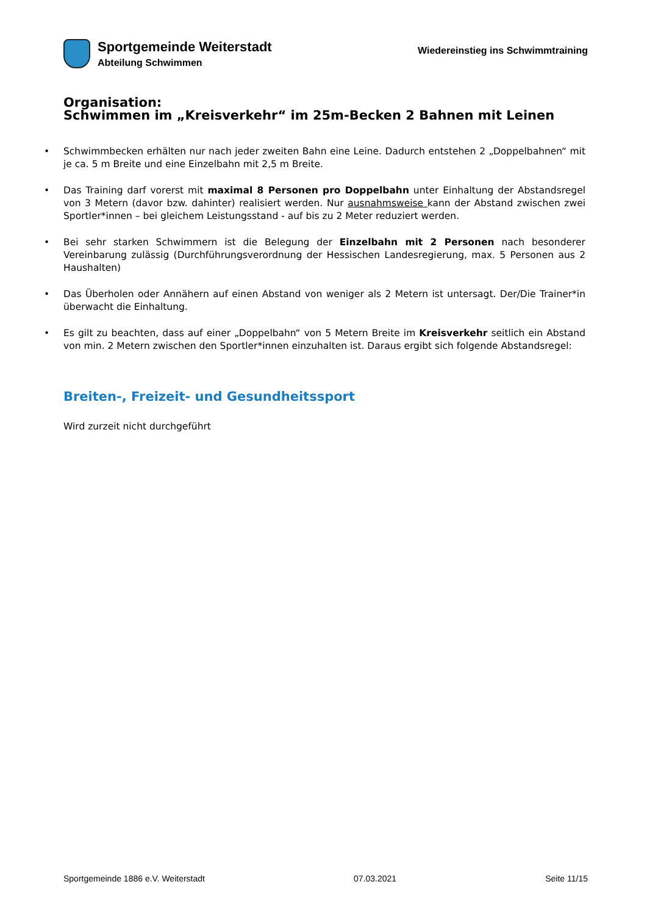Sportgemeinde Weiterstadt
Abteilung Schwimmen
Wiedereinstieg ins Schwimmtraining
Organisation:
Schwimmen im „Kreisverkehr“ im 25m-Becken 2 Bahnen mit Leinen
Schwimmbecken erhälten nur nach jeder zweiten Bahn eine Leine. Dadurch entstehen 2 „Doppelbahnen“ mit je ca. 5 m Breite und eine Einzelbahn mit 2,5 m Breite.
Das Training darf vorerst mit maximal 8 Personen pro Doppelbahn unter Einhaltung der Abstandsregel von 3 Metern (davor bzw. dahinter) realisiert werden. Nur ausnahmsweise kann der Abstand zwischen zwei Sportler*innen – bei gleichem Leistungsstand - auf bis zu 2 Meter reduziert werden.
Bei sehr starken Schwimmern ist die Belegung der Einzelbahn mit 2 Personen nach besonderer Vereinbarung zulässig (Durchführungsverordnung der Hessischen Landesregierung, max. 5 Personen aus 2 Haushalten)
Das Überholen oder Annähern auf einen Abstand von weniger als 2 Metern ist untersagt. Der/Die Trainer*in überwacht die Einhaltung.
Es gilt zu beachten, dass auf einer „Doppelbahn“ von 5 Metern Breite im Kreisverkehr seitlich ein Abstand von min. 2 Metern zwischen den Sportler*innen einzuhalten ist. Daraus ergibt sich folgende Abstandsregel:
Breiten-, Freizeit- und Gesundheitssport
Wird zurzeit nicht durchgeführt
Sportgemeinde 1886 e.V. Weiterstadt 07.03.2021 Seite 11/15